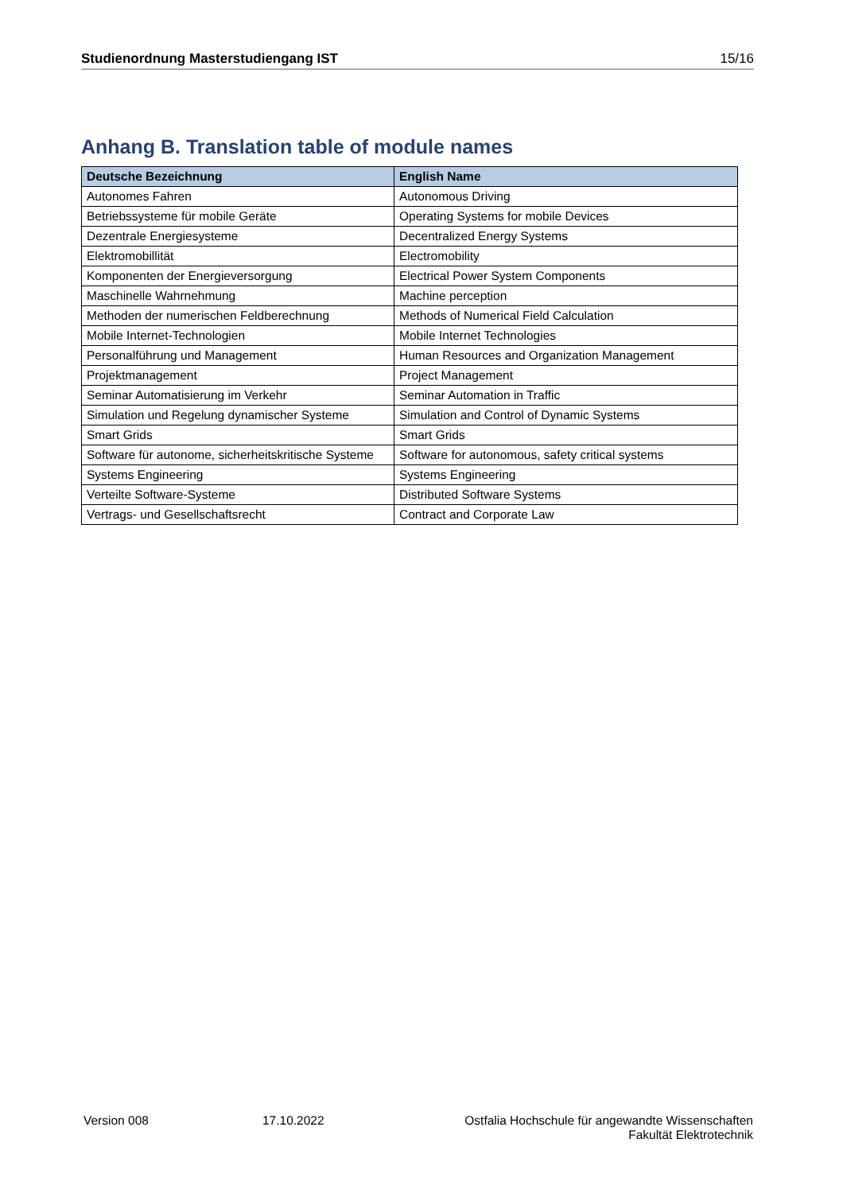Studienordnung Masterstudiengang IST 15/16
Anhang B. Translation table of module names
| Deutsche Bezeichnung | English Name |
| --- | --- |
| Autonomes Fahren | Autonomous Driving |
| Betriebssysteme für mobile Geräte | Operating Systems for mobile Devices |
| Dezentrale Energiesysteme | Decentralized Energy Systems |
| Elektromobillität | Electromobility |
| Komponenten der Energieversorgung | Electrical Power System Components |
| Maschinelle Wahrnehmung | Machine perception |
| Methoden der numerischen Feldberechnung | Methods of Numerical Field Calculation |
| Mobile Internet-Technologien | Mobile Internet Technologies |
| Personalführung und Management | Human Resources and Organization Management |
| Projektmanagement | Project Management |
| Seminar Automatisierung im Verkehr | Seminar Automation in Traffic |
| Simulation und Regelung dynamischer Systeme | Simulation and Control of Dynamic Systems |
| Smart Grids | Smart Grids |
| Software für autonome, sicherheitskritische Systeme | Software for autonomous, safety critical systems |
| Systems Engineering | Systems Engineering |
| Verteilte Software-Systeme | Distributed Software Systems |
| Vertrags- und Gesellschaftsrecht | Contract and Corporate Law |
Version 008 17.10.2022 Ostfalia Hochschule für angewandte Wissenschaften
Fakultät Elektrotechnik